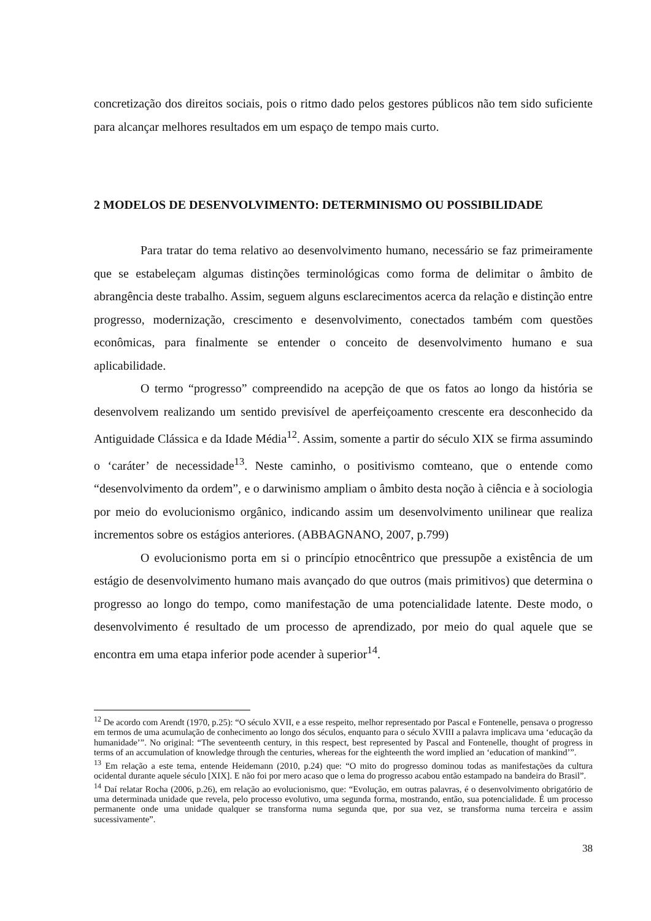concretização dos direitos sociais, pois o ritmo dado pelos gestores públicos não tem sido suficiente para alcançar melhores resultados em um espaço de tempo mais curto.
2 MODELOS DE DESENVOLVIMENTO: DETERMINISMO OU POSSIBILIDADE
Para tratar do tema relativo ao desenvolvimento humano, necessário se faz primeiramente que se estabeleçam algumas distinções terminológicas como forma de delimitar o âmbito de abrangência deste trabalho. Assim, seguem alguns esclarecimentos acerca da relação e distinção entre progresso, modernização, crescimento e desenvolvimento, conectados também com questões econômicas, para finalmente se entender o conceito de desenvolvimento humano e sua aplicabilidade.
O termo “progresso” compreendido na acepção de que os fatos ao longo da história se desenvolvem realizando um sentido previsível de aperfeiçoamento crescente era desconhecido da Antiguidade Clássica e da Idade Média<sup>12</sup>. Assim, somente a partir do século XIX se firma assumindo o ‘caráter’ de necessidade<sup>13</sup>. Neste caminho, o positivismo comteano, que o entende como “desenvolvimento da ordem”, e o darwinismo ampliam o âmbito desta noção à ciência e à sociologia por meio do evolucionismo orgânico, indicando assim um desenvolvimento unilinear que realiza incrementos sobre os estágios anteriores. (ABBAGNANO, 2007, p.799)
O evolucionismo porta em si o princípio etnocêntrico que pressupõe a existência de um estágio de desenvolvimento humano mais avançado do que outros (mais primitivos) que determina o progresso ao longo do tempo, como manifestação de uma potencialidade latente. Deste modo, o desenvolvimento é resultado de um processo de aprendizado, por meio do qual aquele que se encontra em uma etapa inferior pode acender à superior<sup>14</sup>.
<sup>12</sup> De acordo com Arendt (1970, p.25): “O século XVII, e a esse respeito, melhor representado por Pascal e Fontenelle, pensava o progresso em termos de uma acumulação de conhecimento ao longo dos séculos, enquanto para o século XVIII a palavra implicava uma ‘educação da humanidade’”. No original: “The seventeenth century, in this respect, best represented by Pascal and Fontenelle, thought of progress in terms of an accumulation of knowledge through the centuries, whereas for the eighteenth the word implied an ‘education of mankind’”.
<sup>13</sup> Em relação a este tema, entende Heidemann (2010, p.24) que: “O mito do progresso dominou todas as manifestações da cultura ocidental durante aquele século [XIX]. E não foi por mero acaso que o lema do progresso acabou então estampado na bandeira do Brasil”.
<sup>14</sup> Daí relatar Rocha (2006, p.26), em relação ao evolucionismo, que: “Evolução, em outras palavras, é o desenvolvimento obrigatório de uma determinada unidade que revela, pelo processo evolutivo, uma segunda forma, mostrando, então, sua potencialidade. É um processo permanente onde uma unidade qualquer se transforma numa segunda que, por sua vez, se transforma numa terceira e assim sucessivamente”.
38